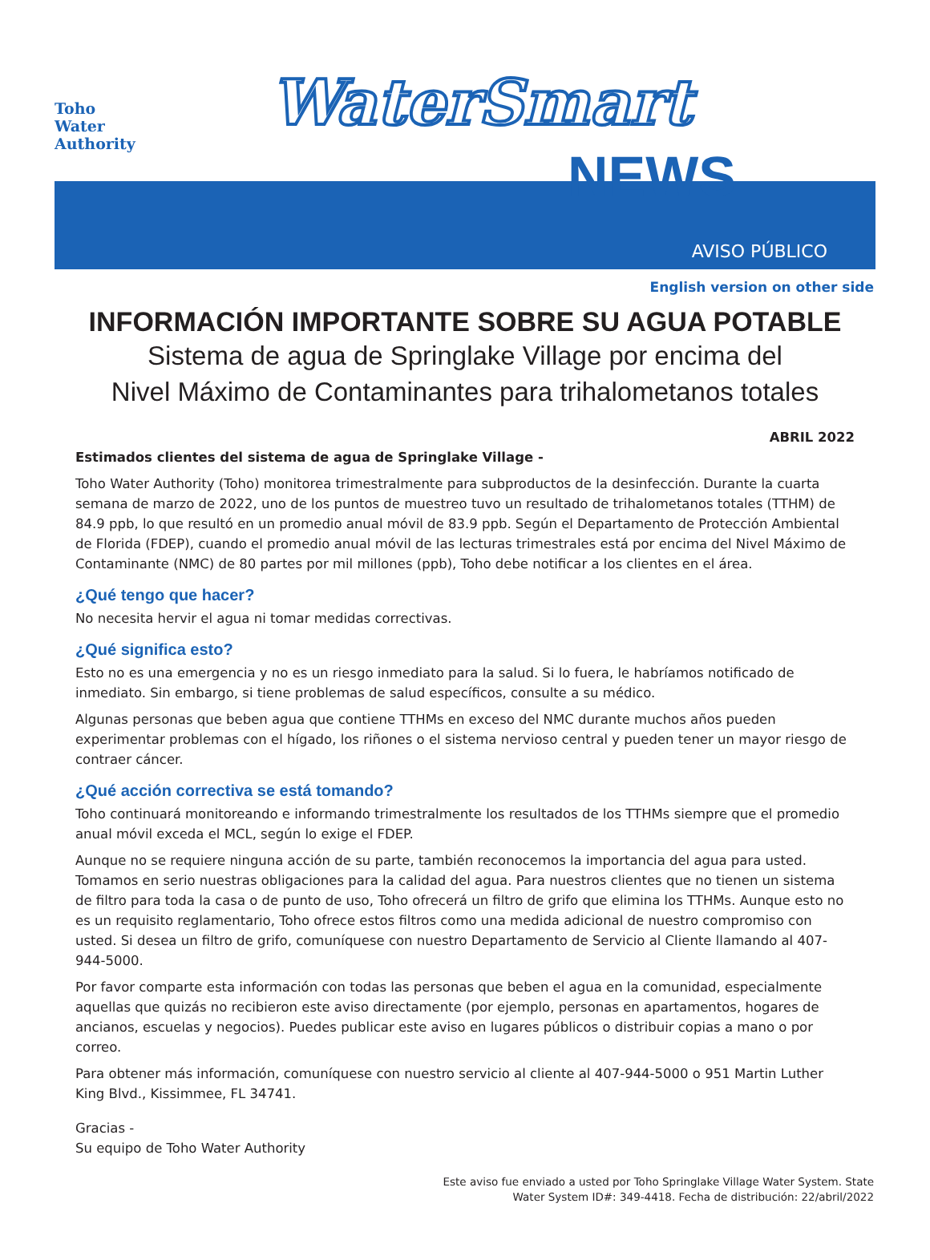Toho
Water
Authority
WaterSmart
NEWS
AVISO PÚBLICO
English version on other side
INFORMACIÓN IMPORTANTE SOBRE SU AGUA POTABLE
Sistema de agua de Springlake Village por encima del
Nivel Máximo de Contaminantes para trihalometanos totales
ABRIL 2022
Estimados clientes del sistema de agua de Springlake Village -
Toho Water Authority (Toho) monitorea trimestralmente para subproductos de la desinfección. Durante la cuarta semana de marzo de 2022, uno de los puntos de muestreo tuvo un resultado de trihalometanos totales (TTHM) de 84.9 ppb, lo que resultó en un promedio anual móvil de 83.9 ppb. Según el Departamento de Protección Ambiental de Florida (FDEP), cuando el promedio anual móvil de las lecturas trimestrales está por encima del Nivel Máximo de Contaminante (NMC) de 80 partes por mil millones (ppb), Toho debe notificar a los clientes en el área.
¿Qué tengo que hacer?
No necesita hervir el agua ni tomar medidas correctivas.
¿Qué significa esto?
Esto no es una emergencia y no es un riesgo inmediato para la salud. Si lo fuera, le habríamos notificado de inmediato. Sin embargo, si tiene problemas de salud específicos, consulte a su médico.
Algunas personas que beben agua que contiene TTHMs en exceso del NMC durante muchos años pueden experimentar problemas con el hígado, los riñones o el sistema nervioso central y pueden tener un mayor riesgo de contraer cáncer.
¿Qué acción correctiva se está tomando?
Toho continuará monitoreando e informando trimestralmente los resultados de los TTHMs siempre que el promedio anual móvil exceda el MCL, según lo exige el FDEP.
Aunque no se requiere ninguna acción de su parte, también reconocemos la importancia del agua para usted. Tomamos en serio nuestras obligaciones para la calidad del agua. Para nuestros clientes que no tienen un sistema de filtro para toda la casa o de punto de uso, Toho ofrecerá un filtro de grifo que elimina los TTHMs. Aunque esto no es un requisito reglamentario, Toho ofrece estos filtros como una medida adicional de nuestro compromiso con usted. Si desea un filtro de grifo, comuníquese con nuestro Departamento de Servicio al Cliente llamando al 407-944-5000.
Por favor comparte esta información con todas las personas que beben el agua en la comunidad, especialmente aquellas que quizás no recibieron este aviso directamente (por ejemplo, personas en apartamentos, hogares de ancianos, escuelas y negocios). Puedes publicar este aviso en lugares públicos o distribuir copias a mano o por correo.
Para obtener más información, comuníquese con nuestro servicio al cliente al 407-944-5000 o 951 Martin Luther King Blvd., Kissimmee, FL 34741.
Gracias -
Su equipo de Toho Water Authority
Este aviso fue enviado a usted por Toho Springlake Village Water System. State
Water System ID#: 349-4418. Fecha de distribución: 22/abril/2022